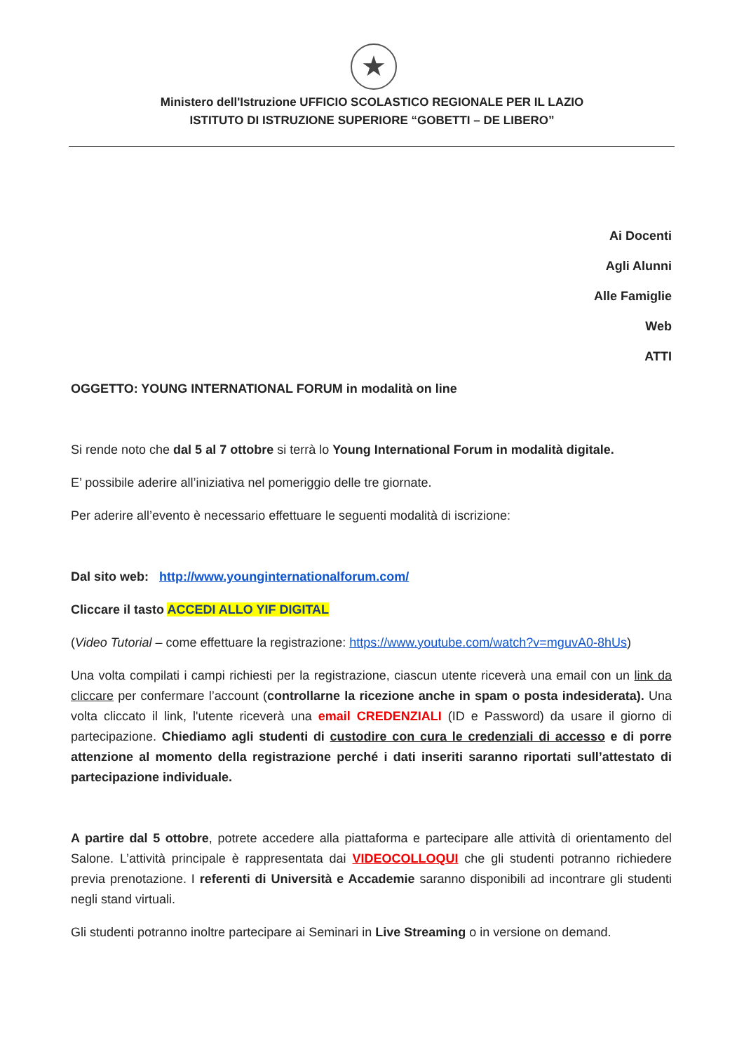★
Ministero dell'Istruzione UFFICIO SCOLASTICO REGIONALE PER IL LAZIO
ISTITUTO DI ISTRUZIONE SUPERIORE “GOBETTI – DE LIBERO”
Ai Docenti
Agli Alunni
Alle Famiglie
Web
ATTI
OGGETTO: YOUNG INTERNATIONAL FORUM in modalità on line
Si rende noto che dal 5 al 7 ottobre si terrà lo Young International Forum in modalità digitale.
E’ possibile aderire all’iniziativa nel pomeriggio delle tre giornate.
Per aderire all’evento è necessario effettuare le seguenti modalità di iscrizione:
Dal sito web: http://www.younginternationalforum.com/
Cliccare il tasto ACCEDI ALLO YIF DIGITAL
(Video Tutorial – come effettuare la registrazione: https://www.youtube.com/watch?v=mguvA0-8hUs)
Una volta compilati i campi richiesti per la registrazione, ciascun utente riceverà una email con un link da cliccare per confermare l’account (controllarne la ricezione anche in spam o posta indesiderata). Una volta cliccato il link, l'utente riceverà una email CREDENZIALI (ID e Password) da usare il giorno di partecipazione. Chiediamo agli studenti di custodire con cura le credenziali di accesso e di porre attenzione al momento della registrazione perché i dati inseriti saranno riportati sull’attestato di partecipazione individuale.
A partire dal 5 ottobre, potrete accedere alla piattaforma e partecipare alle attività di orientamento del Salone. L’attività principale è rappresentata dai VIDEOCOLLOQUI che gli studenti potranno richiedere previa prenotazione. I referenti di Università e Accademie saranno disponibili ad incontrare gli studenti negli stand virtuali.
Gli studenti potranno inoltre partecipare ai Seminari in Live Streaming o in versione on demand.